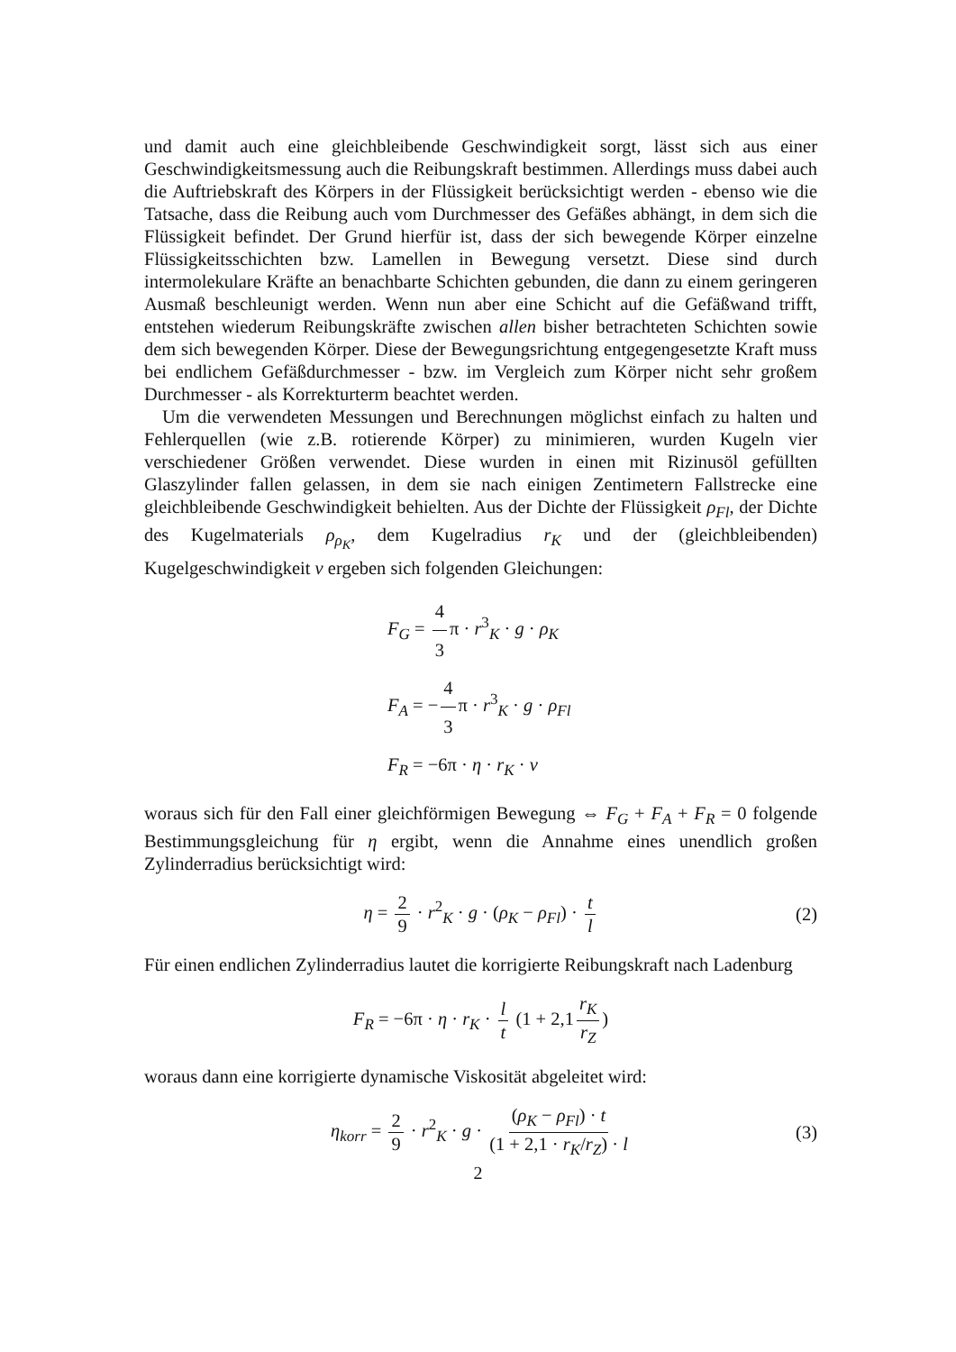und damit auch eine gleichbleibende Geschwindigkeit sorgt, lässt sich aus einer Geschwindigkeitsmessung auch die Reibungskraft bestimmen. Allerdings muss dabei auch die Auftriebskraft des Körpers in der Flüssigkeit berücksichtigt werden - ebenso wie die Tatsache, dass die Reibung auch vom Durchmesser des Gefäßes abhängt, in dem sich die Flüssigkeit befindet. Der Grund hierfür ist, dass der sich bewegende Körper einzelne Flüssigkeitsschichten bzw. Lamellen in Bewegung versetzt. Diese sind durch intermolekulare Kräfte an benachbarte Schichten gebunden, die dann zu einem geringeren Ausmaß beschleunigt werden. Wenn nun aber eine Schicht auf die Gefäßwand trifft, entstehen wiederum Reibungskräfte zwischen allen bisher betrachteten Schichten sowie dem sich bewegenden Körper. Diese der Bewegungsrichtung entgegengesetzte Kraft muss bei endlichem Gefäßdurchmesser - bzw. im Vergleich zum Körper nicht sehr großem Durchmesser - als Korrekturterm beachtet werden.
Um die verwendeten Messungen und Berechnungen möglichst einfach zu halten und Fehlerquellen (wie z.B. rotierende Körper) zu minimieren, wurden Kugeln vier verschiedener Größen verwendet. Diese wurden in einen mit Rizinusöl gefüllten Glaszylinder fallen gelassen, in dem sie nach einigen Zentimetern Fallstrecke eine gleichbleibende Geschwindigkeit behielten. Aus der Dichte der Flüssigkeit ρ<sub>Fl</sub>, der Dichte des Kugelmaterials ρ<sub>ρ<sub>K</sub></sub>, dem Kugelradius r<sub>K</sub> und der (gleichbleibenden) Kugelgeschwindigkeit v ergeben sich folgenden Gleichungen:
F<sub>G</sub> = 4 3 π · r<sup>3</sup><sub>K</sub> · g · ρ<sub>K</sub>
F<sub>A</sub> = − 4 3 π · r<sup>3</sup><sub>K</sub> · g · ρ<sub>Fl</sub>
F<sub>R</sub> = −6π · η · r<sub>K</sub> · v
woraus sich für den Fall einer gleichförmigen Bewegung ⇔ F<sub>G</sub> + F<sub>A</sub> + F<sub>R</sub> = 0 folgende Bestimmungsgleichung für η ergibt, wenn die Annahme eines unendlich großen Zylinderradius berücksichtigt wird:
η = 2 9 · r<sup>2</sup><sub>K</sub> · g · (ρ<sub>K</sub> − ρ<sub>Fl</sub>) · t l (2)
Für einen endlichen Zylinderradius lautet die korrigierte Reibungskraft nach Ladenburg
F<sub>R</sub> = −6π · η · r<sub>K</sub> · l t (1 + 2,1 r<sub>K</sub> r<sub>Z</sub>)
woraus dann eine korrigierte dynamische Viskosität abgeleitet wird:
η<sub>korr</sub> = 2 9 · r<sup>2</sup><sub>K</sub> · g · (ρ<sub>K</sub> − ρ<sub>Fl</sub>) · t (1 + 2,1 · r<sub>K</sub>/r<sub>Z</sub>) · l (3)
2